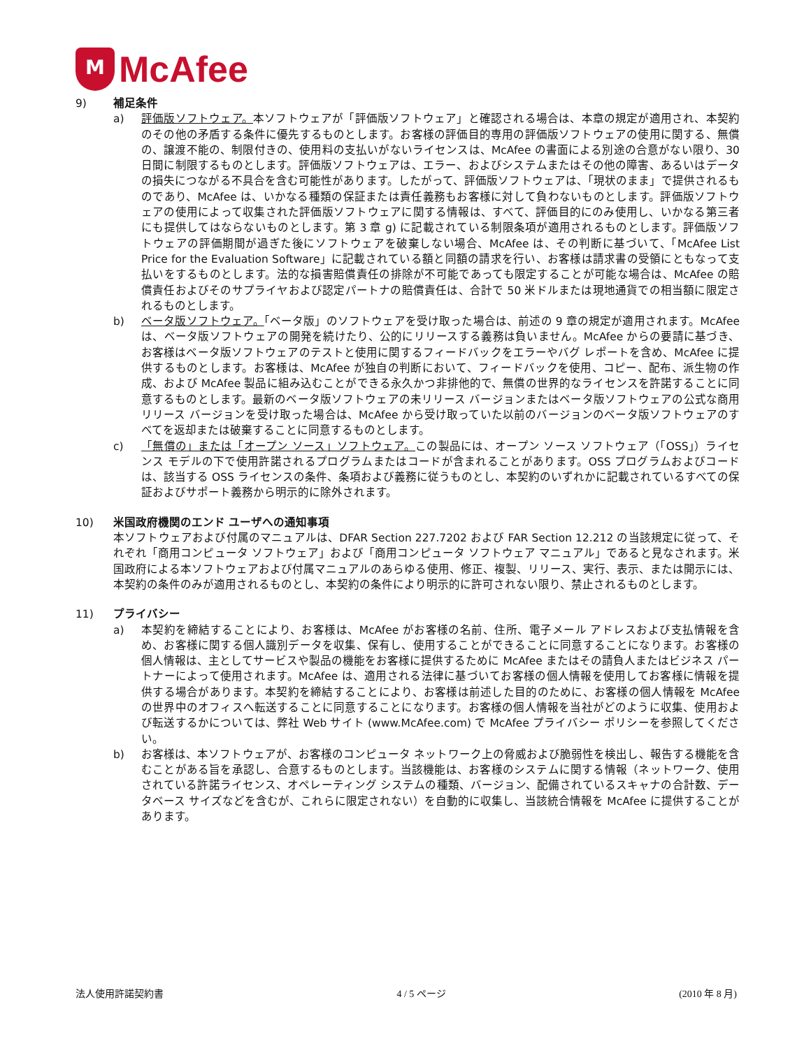M
McAfee
9) 補足条件
a) 評価版ソフトウェア。本ソフトウェアが「評価版ソフトウェア」と確認される場合は、本章の規定が適用され、本契約のその他の矛盾する条件に優先するものとします。お客様の評価目的専用の評価版ソフトウェアの使用に関する、無償の、譲渡不能の、制限付きの、使用料の支払いがないライセンスは、McAfee の書面による別途の合意がない限り、30 日間に制限するものとします。評価版ソフトウェアは、エラー、およびシステムまたはその他の障害、あるいはデータの損失につながる不具合を含む可能性があります。したがって、評価版ソフトウェアは、「現状のまま」で提供されるものであり、McAfee は、いかなる種類の保証または責任義務もお客様に対して負わないものとします。評価版ソフトウェアの使用によって収集された評価版ソフトウェアに関する情報は、すべて、評価目的にのみ使用し、いかなる第三者にも提供してはならないものとします。第 3 章 g) に記載されている制限条項が適用されるものとします。評価版ソフトウェアの評価期間が過ぎた後にソフトウェアを破棄しない場合、McAfee は、その判断に基づいて、「McAfee List Price for the Evaluation Software」に記載されている額と同額の請求を行い、お客様は請求書の受領にともなって支払いをするものとします。法的な損害賠償責任の排除が不可能であっても限定することが可能な場合は、McAfee の賠償責任およびそのサプライヤおよび認定パートナの賠償責任は、合計で 50 米ドルまたは現地通貨での相当額に限定されるものとします。
b) ベータ版ソフトウェア。「ベータ版」のソフトウェアを受け取った場合は、前述の 9 章の規定が適用されます。McAfee は、ベータ版ソフトウェアの開発を続けたり、公的にリリースする義務は負いません。McAfee からの要請に基づき、お客様はベータ版ソフトウェアのテストと使用に関するフィードバックをエラーやバグ レポートを含め、McAfee に提供するものとします。お客様は、McAfee が独自の判断において、フィードバックを使用、コピー、配布、派生物の作成、および McAfee 製品に組み込むことができる永久かつ非排他的で、無償の世界的なライセンスを許諾することに同意するものとします。最新のベータ版ソフトウェアの未リリース バージョンまたはベータ版ソフトウェアの公式な商用リリース バージョンを受け取った場合は、McAfee から受け取っていた以前のバージョンのベータ版ソフトウェアのすべてを返却または破棄することに同意するものとします。
c) 「無償の」または「オープン ソース」ソフトウェア。この製品には、オープン ソース ソフトウェア（「OSS」）ライセンス モデルの下で使用許諾されるプログラムまたはコードが含まれることがあります。OSS プログラムおよびコードは、該当する OSS ライセンスの条件、条項および義務に従うものとし、本契約のいずれかに記載されているすべての保証およびサポート義務から明示的に除外されます。
10) 米国政府機関のエンド ユーザへの通知事項
本ソフトウェアおよび付属のマニュアルは、DFAR Section 227.7202 および FAR Section 12.212 の当該規定に従って、それぞれ「商用コンピュータ ソフトウェア」および「商用コンピュータ ソフトウェア マニュアル」であると見なされます。米国政府による本ソフトウェアおよび付属マニュアルのあらゆる使用、修正、複製、リリース、実行、表示、または開示には、本契約の条件のみが適用されるものとし、本契約の条件により明示的に許可されない限り、禁止されるものとします。
11) プライバシー
a) 本契約を締結することにより、お客様は、McAfee がお客様の名前、住所、電子メール アドレスおよび支払情報を含め、お客様に関する個人識別データを収集、保有し、使用することができることに同意することになります。お客様の個人情報は、主としてサービスや製品の機能をお客様に提供するために McAfee またはその請負人またはビジネス パートナーによって使用されます。McAfee は、適用される法律に基づいてお客様の個人情報を使用してお客様に情報を提供する場合があります。本契約を締結することにより、お客様は前述した目的のために、お客様の個人情報を McAfee の世界中のオフィスへ転送することに同意することになります。お客様の個人情報を当社がどのように収集、使用および転送するかについては、弊社 Web サイト (www.McAfee.com) で McAfee プライバシー ポリシーを参照してください。
b) お客様は、本ソフトウェアが、お客様のコンピュータ ネットワーク上の脅威および脆弱性を検出し、報告する機能を含むことがある旨を承認し、合意するものとします。当該機能は、お客様のシステムに関する情報（ネットワーク、使用されている許諾ライセンス、オペレーティング システムの種類、バージョン、配備されているスキャナの合計数、データベース サイズなどを含むが、これらに限定されない）を自動的に収集し、当該統合情報を McAfee に提供することがあります。
法人使用許諾契約書 4 / 5 ページ (2010 年 8 月)